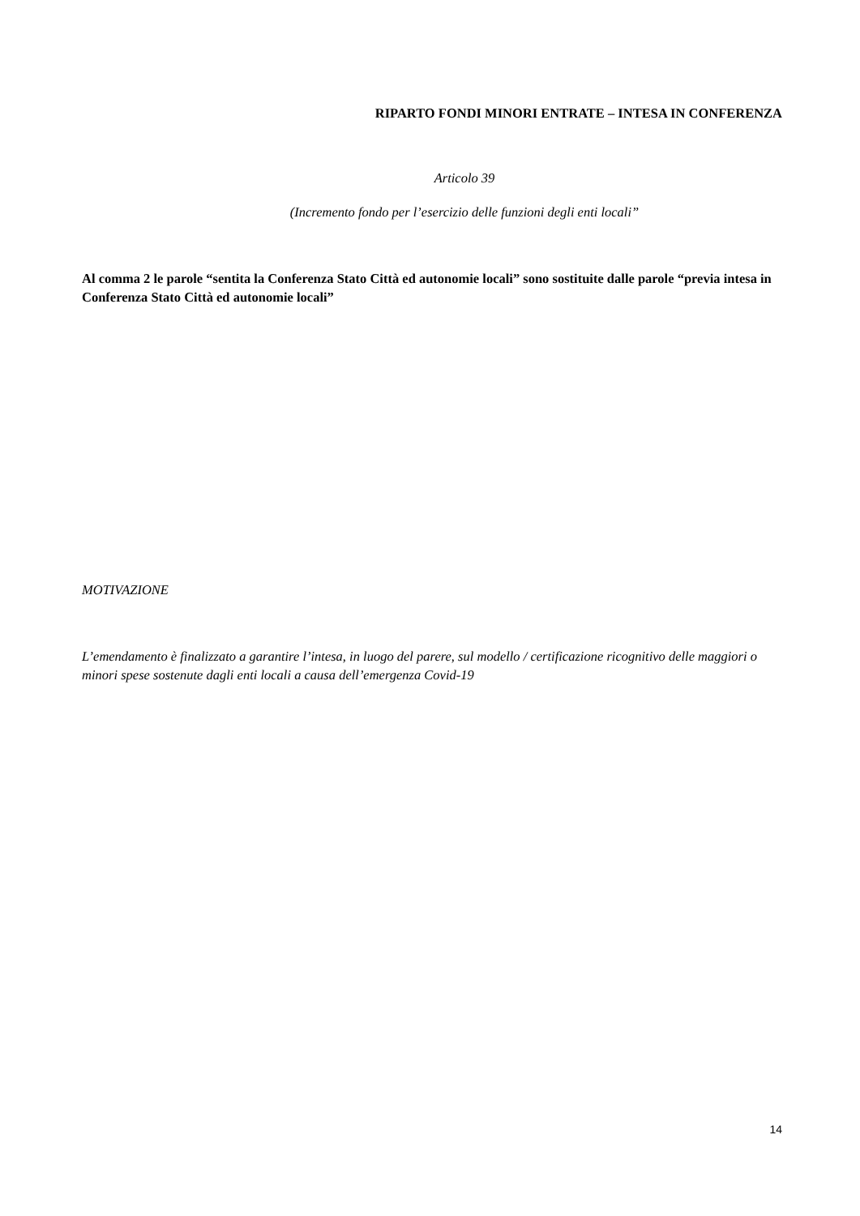RIPARTO FONDI MINORI ENTRATE – INTESA IN CONFERENZA
Articolo 39
(Incremento fondo per l’esercizio delle funzioni degli enti locali”
Al comma 2 le parole “sentita la Conferenza Stato Città ed autonomie locali” sono sostituite dalle parole “previa intesa in Conferenza Stato Città ed autonomie locali”
MOTIVAZIONE
L’emendamento è finalizzato a garantire l’intesa, in luogo del parere, sul modello / certificazione ricognitivo delle maggiori o minori spese sostenute dagli enti locali a causa dell’emergenza Covid-19
14